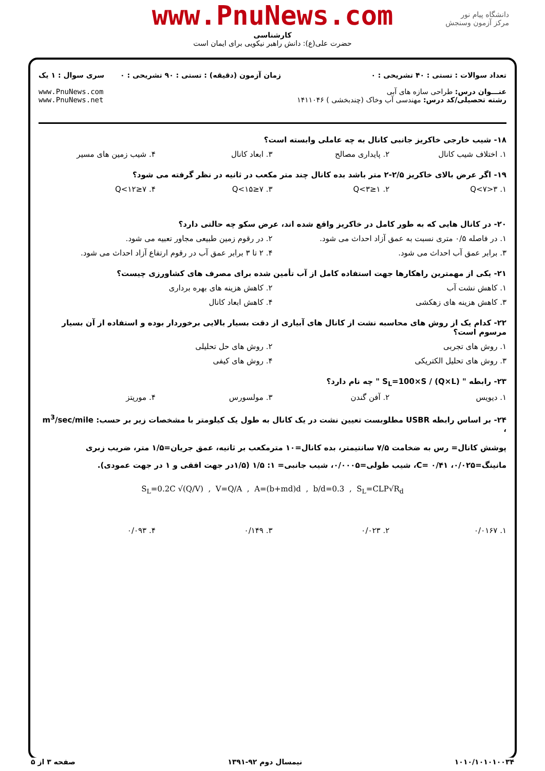www.PnuNews.com
کارشناسی
حضرت علی(ع): دانش راهبر نیکویی برای ایمان است
دانشگاه پیام نور
مرکز آزمون وسنجش
تعداد سوالات : تستی : ۴۰ تشریحی : ۰
عنـــوان درس: طراحی سازه های آبی
رشته تحصیلی/کد درس: مهندسی آب وخاک (چندبخشی ) ۱۴۱۱۰۴۶
زمان آزمون (دقیقه) : تستی : ۹۰ تشریحی : ۰
سری سوال : ۱ یک
www.PnuNews.com
www.PnuNews.net
۱۸- شیب خارجی خاکریز جانبی کانال به چه عاملی وابسته است؟
۱. اختلاف شیب کانال ۲. پایداری مصالح ۳. ابعاد کانال ۴. شیب زمین های مسیر
۱۹- اگر عرض بالای خاکریز ۲/۵-۲ متر باشد بده کانال چند متر مکعب در ثانیه در نظر گرفته می شود؟
۱. ۳<Q<۷ ۲. ۱≤Q<۳ ۳. ۷≤Q<۱۵ ۴. ۷≤Q<۱۲
۲۰- در کانال هایی که به طور کامل در خاکریز واقع شده اند، عرض سکو چه حالتی دارد؟
۱. در فاصله ۰/۵ متری نسبت به عمق آزاد احداث می شود. ۲. در رقوم زمین طبیعی مجاور تعبیه می شود.
۳. برابر عمق آب احداث می شود. ۴. ۲ تا ۳ برابر عمق آب در رقوم ارتفاع آزاد احداث می شود.
۲۱- یکی از مهمترین راهکارها جهت استفاده کامل از آب تأمین شده برای مصرف های کشاورزی چیست؟
۱. کاهش نشت آب ۲. کاهش هزینه های بهره برداری
۳. کاهش هزینه های زهکشی ۴. کاهش ابعاد کانال
۲۲- کدام یک از روش های محاسبه نشت از کانال های آبیاری از دقت بسیار بالایی برخوردار بوده و استفاده از آن بسیار مرسوم است؟
۱. روش های تجربی ۲. روش های حل تحلیلی
۳. روش های تحلیل الکتریکی ۴. روش های کیفی
۲۳- رابطه " S<sub>L</sub>=100×S / (Q×L) " چه نام دارد؟
۱. دیویس ۲. آفن گندن ۳. مولسورس ۴. موریتز
۲۴- بر اساس رابطه USBR مطلوبست تعیین نشت در یک کانال به طول یک کیلومتر با مشخصات زیر بر حسب: m<sup>3</sup>/sec/mile ،
پوشش کانال= رس به ضخامت ۷/۵ سانتیمتر، بده کانال=۱۰ مترمکعب بر ثانیه، عمق جریان=۱/۵ متر، ضریب زبری مانینگ=۰/۰۲۵، C= ۰/۴۱، شیب طولی=۰/۰۰۰۵، شیب جانبی= ۱: ۱/۵ (۱/۵در جهت افقی و ۱ در جهت عمودی).
S<sub>L</sub>=0.2C √(Q/V) , V=Q/A , A=(b+md)d , b/d=0.3 , S<sub>L</sub>=CLP√R<sub>d</sub>
۱. ۰/۰۱۶۷ ۲. ۰/۰۲۳ ۳. ۰/۱۴۹ ۴. ۰/۰۹۳
۱۰۱۰/۱۰۱۰۱۰۰۳۴ نیمسال دوم ۹۲-۱۳۹۱ صفحه ۳ از ۵